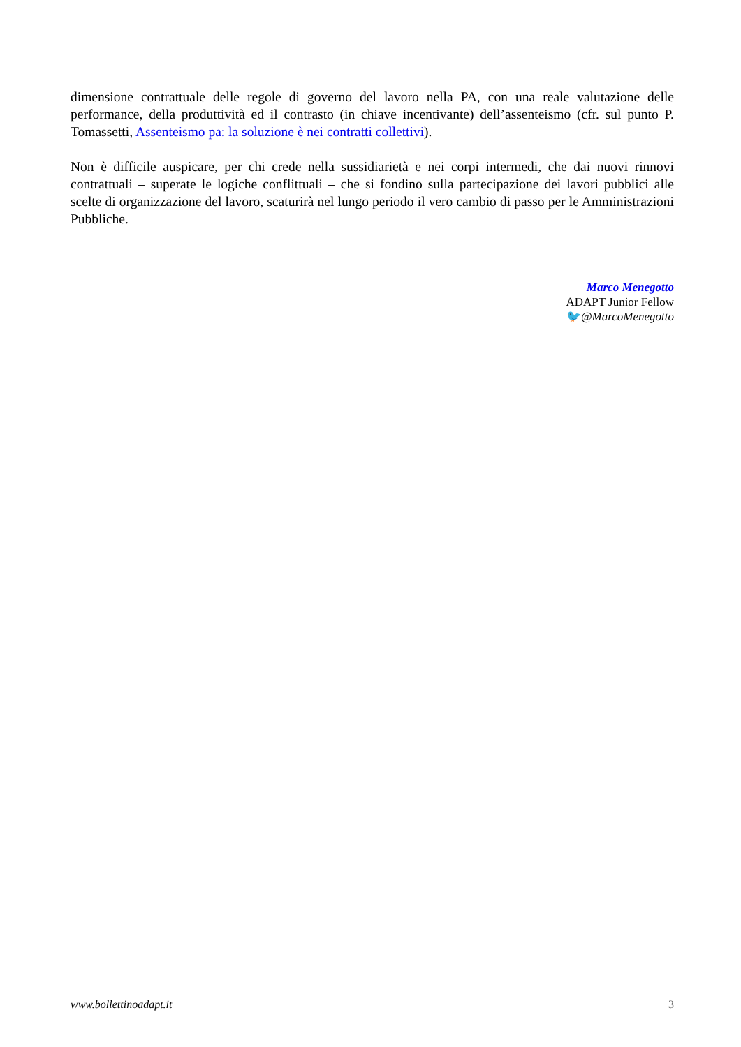dimensione contrattuale delle regole di governo del lavoro nella PA, con una reale valutazione delle performance, della produttività ed il contrasto (in chiave incentivante) dell’assenteismo (cfr. sul punto P. Tomassetti, Assenteismo pa: la soluzione è nei contratti collettivi).
Non è difficile auspicare, per chi crede nella sussidiarietà e nei corpi intermedi, che dai nuovi rinnovi contrattuali – superate le logiche conflittuali – che si fondino sulla partecipazione dei lavori pubblici alle scelte di organizzazione del lavoro, scaturirà nel lungo periodo il vero cambio di passo per le Amministrazioni Pubbliche.
Marco Menegotto
ADAPT Junior Fellow
🐦@MarcoMenegotto
www.bollettinoadapt.it 3